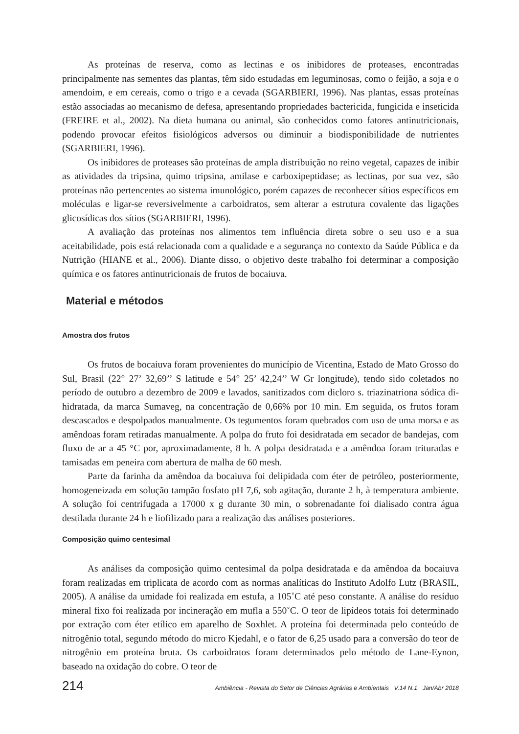As proteínas de reserva, como as lectinas e os inibidores de proteases, encontradas principalmente nas sementes das plantas, têm sido estudadas em leguminosas, como o feijão, a soja e o amendoim, e em cereais, como o trigo e a cevada (SGARBIERI, 1996). Nas plantas, essas proteínas estão associadas ao mecanismo de defesa, apresentando propriedades bactericida, fungicida e inseticida (FREIRE et al., 2002). Na dieta humana ou animal, são conhecidos como fatores antinutricionais, podendo provocar efeitos fisiológicos adversos ou diminuir a biodisponibilidade de nutrientes (SGARBIERI, 1996).
Os inibidores de proteases são proteínas de ampla distribuição no reino vegetal, capazes de inibir as atividades da tripsina, quimo tripsina, amilase e carboxipeptidase; as lectinas, por sua vez, são proteínas não pertencentes ao sistema imunológico, porém capazes de reconhecer sítios específicos em moléculas e ligar-se reversivelmente a carboidratos, sem alterar a estrutura covalente das ligações glicosídicas dos sítios (SGARBIERI, 1996).
A avaliação das proteínas nos alimentos tem influência direta sobre o seu uso e a sua aceitabilidade, pois está relacionada com a qualidade e a segurança no contexto da Saúde Pública e da Nutrição (HIANE et al., 2006). Diante disso, o objetivo deste trabalho foi determinar a composição química e os fatores antinutricionais de frutos de bocaiuva.
Material e métodos
Amostra dos frutos
Os frutos de bocaiuva foram provenientes do município de Vicentina, Estado de Mato Grosso do Sul, Brasil (22° 27’ 32,69’’ S latitude e 54° 25’ 42,24’’ W Gr longitude), tendo sido coletados no período de outubro a dezembro de 2009 e lavados, sanitizados com dicloro s. triazinatriona sódica di-hidratada, da marca Sumaveg, na concentração de 0,66% por 10 min. Em seguida, os frutos foram descascados e despolpados manualmente. Os tegumentos foram quebrados com uso de uma morsa e as amêndoas foram retiradas manualmente. A polpa do fruto foi desidratada em secador de bandejas, com fluxo de ar a 45 °C por, aproximadamente, 8 h. A polpa desidratada e a amêndoa foram trituradas e tamisadas em peneira com abertura de malha de 60 mesh.
Parte da farinha da amêndoa da bocaiuva foi delipidada com éter de petróleo, posteriormente, homogeneizada em solução tampão fosfato pH 7,6, sob agitação, durante 2 h, à temperatura ambiente. A solução foi centrifugada a 17000 x g durante 30 min, o sobrenadante foi dialisado contra água destilada durante 24 h e liofilizado para a realização das análises posteriores.
Composição quimo centesimal
As análises da composição quimo centesimal da polpa desidratada e da amêndoa da bocaiuva foram realizadas em triplicata de acordo com as normas analíticas do Instituto Adolfo Lutz (BRASIL, 2005). A análise da umidade foi realizada em estufa, a 105˚C até peso constante. A análise do resíduo mineral fixo foi realizada por incineração em mufla a 550˚C. O teor de lipídeos totais foi determinado por extração com éter etílico em aparelho de Soxhlet. A proteína foi determinada pelo conteúdo de nitrogênio total, segundo método do micro Kjedahl, e o fator de 6,25 usado para a conversão do teor de nitrogênio em proteína bruta. Os carboidratos foram determinados pelo método de Lane-Eynon, baseado na oxidação do cobre. O teor de
214 Ambiência - Revista do Setor de Ciências Agrárias e Ambientais V.14 N.1 Jan/Abr 2018